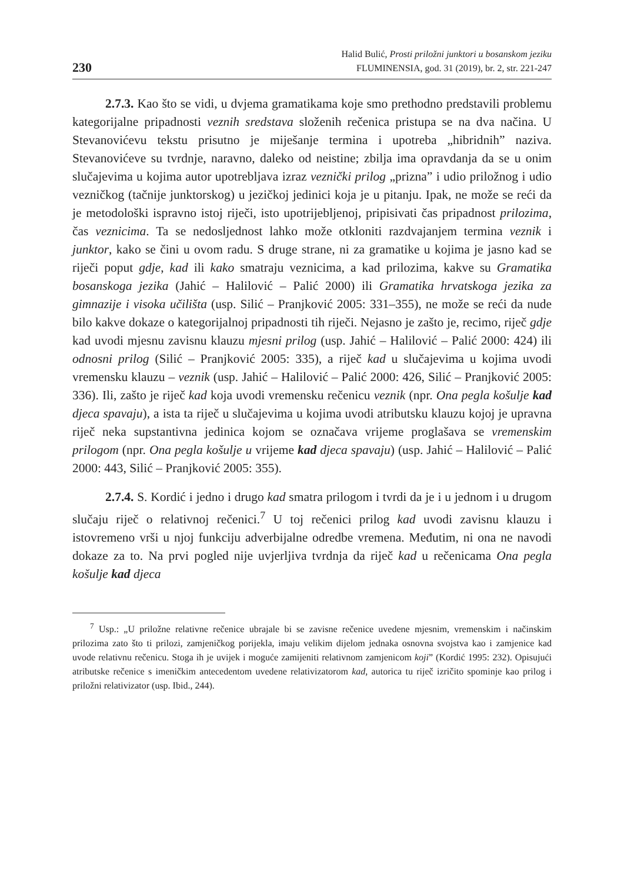230
Halid Bulić, Prosti priložni junktori u bosanskom jeziku
FLUMINENSIA, god. 31 (2019), br. 2, str. 221-247
2.7.3. Kao što se vidi, u dvjema gramatikama koje smo prethodno predstavili problemu kategorijalne pripadnosti veznih sredstava složenih rečenica pristupa se na dva načina. U Stevanovićevu tekstu prisutno je miješanje termina i upotreba „hibridnih” naziva. Stevanovićeve su tvrdnje, naravno, daleko od neistine; zbilja ima opravdanja da se u onim slučajevima u kojima autor upotrebljava izraz veznički prilog „prizna” i udio priložnog i udio vezničkog (tačnije junktorskog) u jezičkoj jedinici koja je u pitanju. Ipak, ne može se reći da je metodološki ispravno istoj riječi, isto upotrijebljenoj, pripisivati čas pripadnost prilozima, čas veznicima. Ta se nedosljednost lahko može otkloniti razdvajanjem termina veznik i junktor, kako se čini u ovom radu. S druge strane, ni za gramatike u kojima je jasno kad se riječi poput gdje, kad ili kako smatraju veznicima, a kad prilozima, kakve su Gramatika bosanskoga jezika (Jahić – Halilović – Palić 2000) ili Gramatika hrvatskoga jezika za gimnazije i visoka učilišta (usp. Silić – Pranjković 2005: 331–355), ne može se reći da nude bilo kakve dokaze o kategorijalnoj pripadnosti tih riječi. Nejasno je zašto je, recimo, riječ gdje kad uvodi mjesnu zavisnu klauzu mjesni prilog (usp. Jahić – Halilović – Palić 2000: 424) ili odnosni prilog (Silić – Pranjković 2005: 335), a riječ kad u slučajevima u kojima uvodi vremensku klauzu – veznik (usp. Jahić – Halilović – Palić 2000: 426, Silić – Pranjković 2005: 336). Ili, zašto je riječ kad koja uvodi vremensku rečenicu veznik (npr. Ona pegla košulje kad djeca spavaju), a ista ta riječ u slučajevima u kojima uvodi atributsku klauzu kojoj je upravna riječ neka supstantivna jedinica kojom se označava vrijeme proglašava se vremenskim prilogom (npr. Ona pegla košulje u vrijeme kad djeca spavaju) (usp. Jahić – Halilović – Palić 2000: 443, Silić – Pranjković 2005: 355).
2.7.4. S. Kordić i jedno i drugo kad smatra prilogom i tvrdi da je i u jednom i u drugom slučaju riječ o relativnoj rečenici.<sup>7</sup> U toj rečenici prilog kad uvodi zavisnu klauzu i istovremeno vrši u njoj funkciju adverbijalne odredbe vremena. Međutim, ni ona ne navodi dokaze za to. Na prvi pogled nije uvjerljiva tvrdnja da riječ kad u rečenicama Ona pegla košulje kad djeca
<sup>7</sup> Usp.: „U priložne relativne rečenice ubrajale bi se zavisne rečenice uvedene mjesnim, vremenskim i načinskim prilozima zato što ti prilozi, zamjeničkog porijekla, imaju velikim dijelom jednaka osnovna svojstva kao i zamjenice kad uvode relativnu rečenicu. Stoga ih je uvijek i moguće zamijeniti relativnom zamjenicom koji” (Kordić 1995: 232). Opisujući atributske rečenice s imeničkim antecedentom uvedene relativizatorom kad, autorica tu riječ izričito spominje kao prilog i priložni relativizator (usp. Ibid., 244).